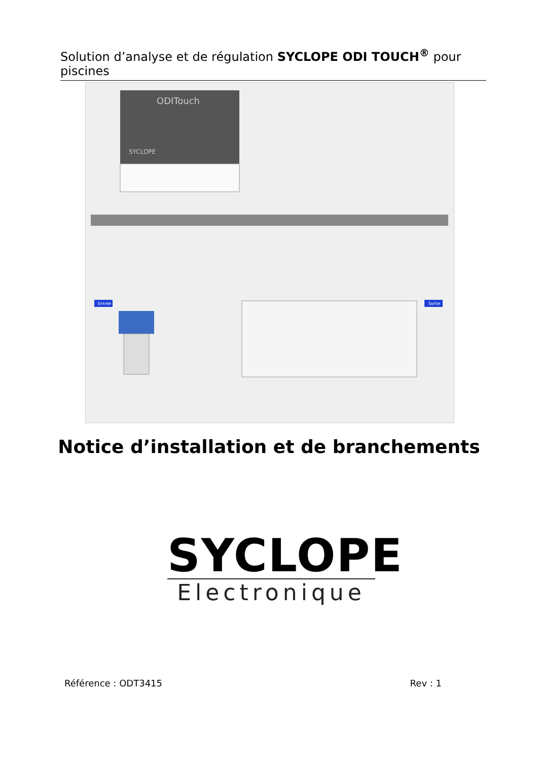Solution d’analyse et de régulation SYCLOPE ODI TOUCH<sup>®</sup> pour piscines
ODITouch
SYCLOPE
Entrée
Sortie
Notice d’installation et de branchements
SYCLOPE
Electronique
Référence : ODT3415 Rev : 1